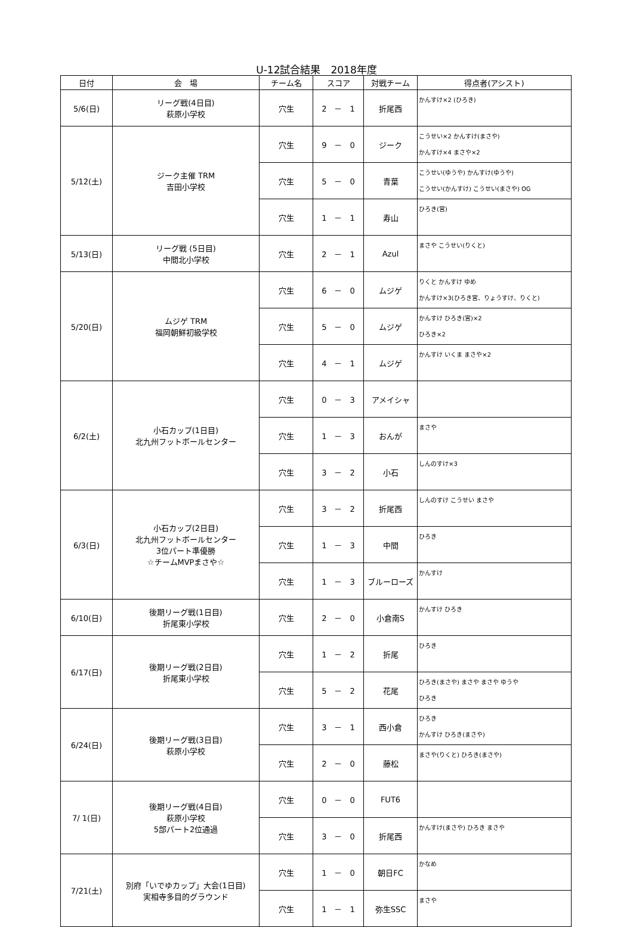U-12試合結果　2018年度
| 日付 | 会 場 | チーム名 | スコア | 対戦チーム | 得点者(アシスト) |
| --- | --- | --- | --- | --- | --- |
| 5/6(日) | リーグ戦(4日目) 萩原小学校 | 穴生 | 2 － 1 | 折尾西 | かんすけ×2 (ひろき) |
| 5/12(土) | ジーク主催 TRM 吉田小学校 | 穴生 | 9 － 0 | ジーク | こうせい×2 かんすけ(まさや) かんすけ×4 まさや×2 |
| | | 穴生 | 5 － 0 | 青葉 | こうせい(ゆうや) かんすけ(ゆうや) こうせい(かんすけ) こうせい(まさや) OG |
| | | 穴生 | 1 － 1 | 寿山 | ひろき(宮) |
| 5/13(日) | リーグ戦 (5日目) 中間北小学校 | 穴生 | 2 － 1 | Azul | まさや こうせい(りくと) |
| 5/20(日) | ムジゲ TRM 福岡朝鮮初級学校 | 穴生 | 6 － 0 | ムジゲ | りくと かんすけ ゆめ かんすけ×3(ひろき宮、りょうすけ、りくと) |
| | | 穴生 | 5 － 0 | ムジゲ | かんすけ ひろき(宮)×2 ひろき×2 |
| | | 穴生 | 4 － 1 | ムジゲ | かんすけ いくま まさや×2 |
| 6/2(土) | 小石カップ(1日目) 北九州フットボールセンター | 穴生 | 0 － 3 | アメイシャ | |
| | | 穴生 | 1 － 3 | おんが | まさや |
| | | 穴生 | 3 － 2 | 小石 | しんのすけ×3 |
| 6/3(日) | 小石カップ(2日目) 北九州フットボールセンター 3位パート準優勝 ☆チームMVPまさや☆ | 穴生 | 3 － 2 | 折尾西 | しんのすけ こうせい まさや |
| | | 穴生 | 1 － 3 | 中間 | ひろき |
| | | 穴生 | 1 － 3 | ブルーローズ | かんすけ |
| 6/10(日) | 後期リーグ戦(1日目) 折尾東小学校 | 穴生 | 2 － 0 | 小倉南S | かんすけ ひろき |
| 6/17(日) | 後期リーグ戦(2日目) 折尾東小学校 | 穴生 | 1 － 2 | 折尾 | ひろき |
| | | 穴生 | 5 － 2 | 花尾 | ひろき(まさや) まさや まさや ゆうや ひろき |
| 6/24(日) | 後期リーグ戦(3日目) 萩原小学校 | 穴生 | 3 － 1 | 西小倉 | ひろき かんすけ ひろき(まさや) |
| | | 穴生 | 2 － 0 | 藤松 | まさや(りくと) ひろき(まさや) |
| 7/ 1(日) | 後期リーグ戦(4日目) 萩原小学校 5部パート2位通過 | 穴生 | 0 － 0 | FUT6 | |
| | | 穴生 | 3 － 0 | 折尾西 | かんすけ(まさや) ひろき まさや |
| 7/21(土) | 別府「いでゆカップ」大会(1日目) 実相寺多目的グラウンド | 穴生 | 1 － 0 | 朝日FC | かなめ |
| | | 穴生 | 1 － 1 | 弥生SSC | まさや |